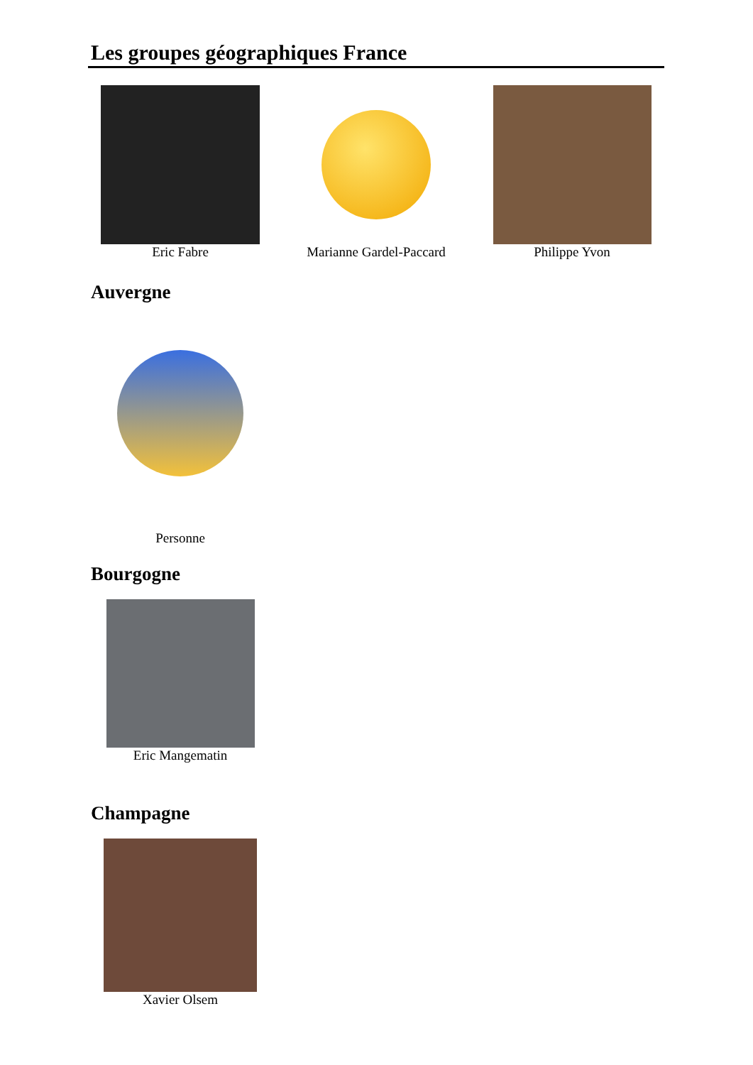Les groupes géographiques France
Eric Fabre Marianne Gardel-Paccard
Philippe Yvon
Auvergne
Personne
Bourgogne
Eric Mangematin
Champagne
Xavier Olsem